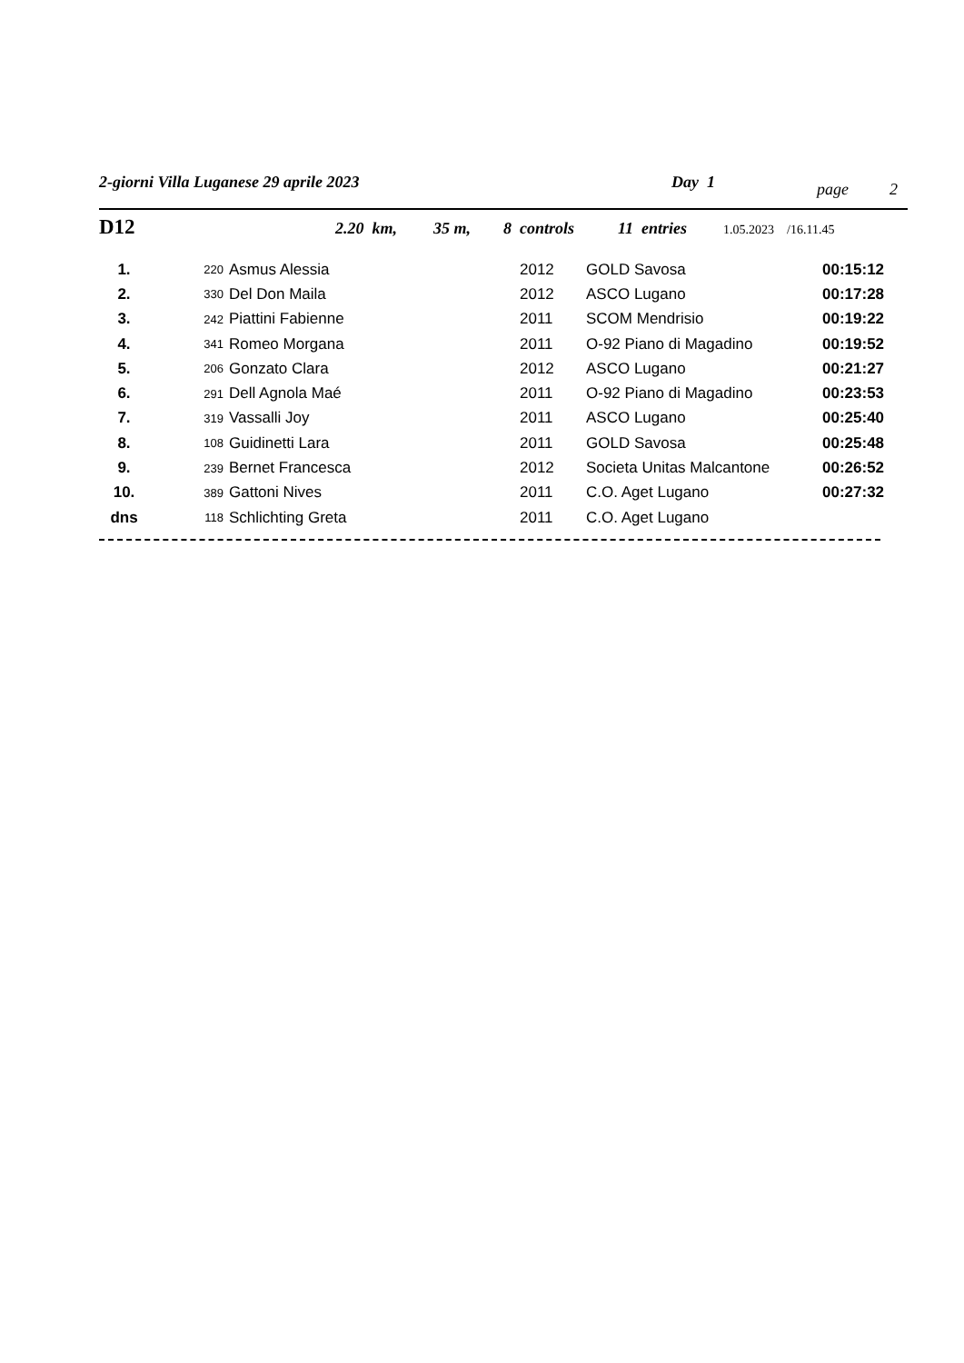2-giorni Villa Luganese 29 aprile 2023 Day 1 page 2
D12 2.20 km, 35 m, 8 controls 11 entries 1.05.2023 /16.11.45
| 1. | 220 | Asmus Alessia | 2012 | GOLD Savosa | 00:15:12 |
| 2. | 330 | Del Don Maila | 2012 | ASCO Lugano | 00:17:28 |
| 3. | 242 | Piattini Fabienne | 2011 | SCOM Mendrisio | 00:19:22 |
| 4. | 341 | Romeo Morgana | 2011 | O-92 Piano di Magadino | 00:19:52 |
| 5. | 206 | Gonzato Clara | 2012 | ASCO Lugano | 00:21:27 |
| 6. | 291 | Dell Agnola Maé | 2011 | O-92 Piano di Magadino | 00:23:53 |
| 7. | 319 | Vassalli Joy | 2011 | ASCO Lugano | 00:25:40 |
| 8. | 108 | Guidinetti Lara | 2011 | GOLD Savosa | 00:25:48 |
| 9. | 239 | Bernet Francesca | 2012 | Societa Unitas Malcantone | 00:26:52 |
| 10. | 389 | Gattoni Nives | 2011 | C.O. Aget Lugano | 00:27:32 |
| dns | 118 | Schlichting Greta | 2011 | C.O. Aget Lugano | |